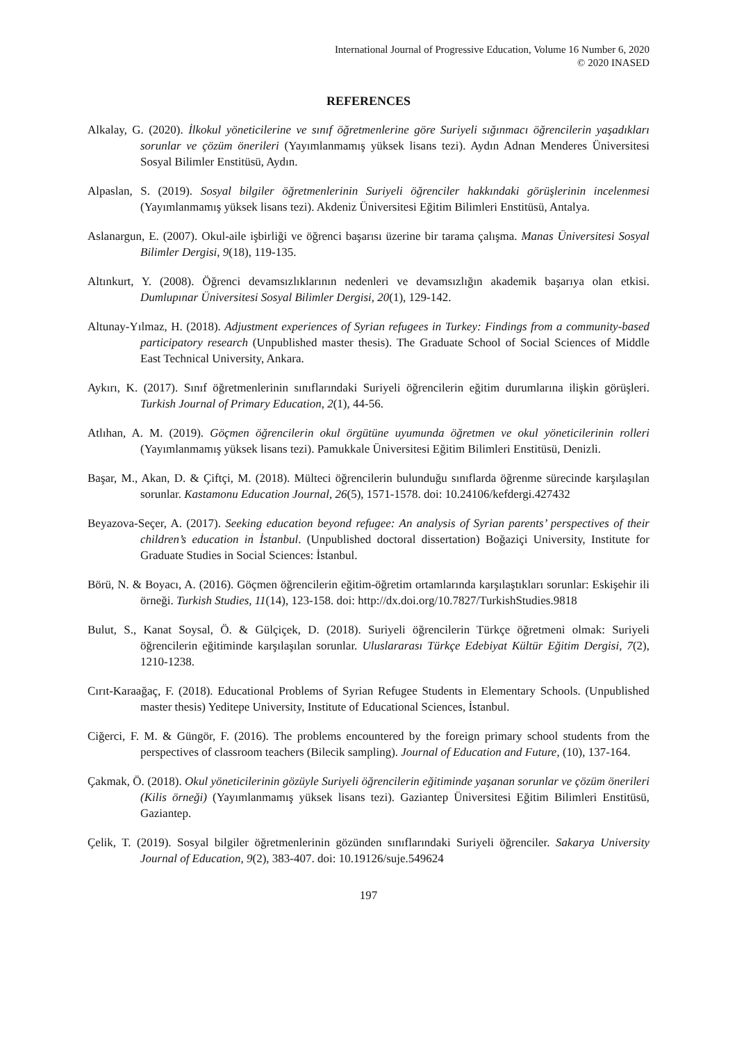International Journal of Progressive Education, Volume 16 Number 6, 2020
© 2020 INASED
REFERENCES
Alkalay, G. (2020). İlkokul yöneticilerine ve sınıf öğretmenlerine göre Suriyeli sığınmacı öğrencilerin yaşadıkları sorunlar ve çözüm önerileri (Yayımlanmamış yüksek lisans tezi). Aydın Adnan Menderes Üniversitesi Sosyal Bilimler Enstitüsü, Aydın.
Alpaslan, S. (2019). Sosyal bilgiler öğretmenlerinin Suriyeli öğrenciler hakkındaki görüşlerinin incelenmesi (Yayımlanmamış yüksek lisans tezi). Akdeniz Üniversitesi Eğitim Bilimleri Enstitüsü, Antalya.
Aslanargun, E. (2007). Okul-aile işbirliği ve öğrenci başarısı üzerine bir tarama çalışma. Manas Üniversitesi Sosyal Bilimler Dergisi, 9(18), 119-135.
Altınkurt, Y. (2008). Öğrenci devamsızlıklarının nedenleri ve devamsızlığın akademik başarıya olan etkisi. Dumlupınar Üniversitesi Sosyal Bilimler Dergisi, 20(1), 129-142.
Altunay-Yılmaz, H. (2018). Adjustment experiences of Syrian refugees in Turkey: Findings from a community-based participatory research (Unpublished master thesis). The Graduate School of Social Sciences of Middle East Technical University, Ankara.
Aykırı, K. (2017). Sınıf öğretmenlerinin sınıflarındaki Suriyeli öğrencilerin eğitim durumlarına ilişkin görüşleri. Turkish Journal of Primary Education, 2(1), 44-56.
Atlıhan, A. M. (2019). Göçmen öğrencilerin okul örgütüne uyumunda öğretmen ve okul yöneticilerinin rolleri (Yayımlanmamış yüksek lisans tezi). Pamukkale Üniversitesi Eğitim Bilimleri Enstitüsü, Denizli.
Başar, M., Akan, D. & Çiftçi, M. (2018). Mülteci öğrencilerin bulunduğu sınıflarda öğrenme sürecinde karşılaşılan sorunlar. Kastamonu Education Journal, 26(5), 1571-1578. doi: 10.24106/kefdergi.427432
Beyazova-Seçer, A. (2017). Seeking education beyond refugee: An analysis of Syrian parents’ perspectives of their children’s education in İstanbul. (Unpublished doctoral dissertation) Boğaziçi University, Institute for Graduate Studies in Social Sciences: İstanbul.
Börü, N. & Boyacı, A. (2016). Göçmen öğrencilerin eğitim-öğretim ortamlarında karşılaştıkları sorunlar: Eskişehir ili örneği. Turkish Studies, 11(14), 123-158. doi: http://dx.doi.org/10.7827/TurkishStudies.9818
Bulut, S., Kanat Soysal, Ö. & Gülçiçek, D. (2018). Suriyeli öğrencilerin Türkçe öğretmeni olmak: Suriyeli öğrencilerin eğitiminde karşılaşılan sorunlar. Uluslararası Türkçe Edebiyat Kültür Eğitim Dergisi, 7(2), 1210-1238.
Cırıt-Karaağaç, F. (2018). Educational Problems of Syrian Refugee Students in Elementary Schools. (Unpublished master thesis) Yeditepe University, Institute of Educational Sciences, İstanbul.
Ciğerci, F. M. & Güngör, F. (2016). The problems encountered by the foreign primary school students from the perspectives of classroom teachers (Bilecik sampling). Journal of Education and Future, (10), 137-164.
Çakmak, Ö. (2018). Okul yöneticilerinin gözüyle Suriyeli öğrencilerin eğitiminde yaşanan sorunlar ve çözüm önerileri (Kilis örneği) (Yayımlanmamış yüksek lisans tezi). Gaziantep Üniversitesi Eğitim Bilimleri Enstitüsü, Gaziantep.
Çelik, T. (2019). Sosyal bilgiler öğretmenlerinin gözünden sınıflarındaki Suriyeli öğrenciler. Sakarya University Journal of Education, 9(2), 383-407. doi: 10.19126/suje.549624
197